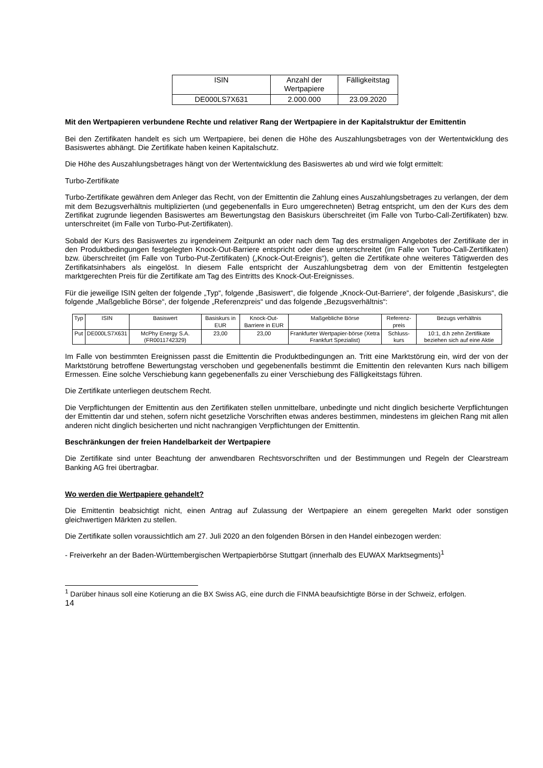| ISIN | Anzahl der Wertpapiere | Fälligkeitstag |
| --- | --- | --- |
| DE000LS7X631 | 2.000.000 | 23.09.2020 |
Mit den Wertpapieren verbundene Rechte und relativer Rang der Wertpapiere in der Kapitalstruktur der Emittentin
Bei den Zertifikaten handelt es sich um Wertpapiere, bei denen die Höhe des Auszahlungsbetrages von der Wertentwicklung des Basiswertes abhängt. Die Zertifikate haben keinen Kapitalschutz.
Die Höhe des Auszahlungsbetrages hängt von der Wertentwicklung des Basiswertes ab und wird wie folgt ermittelt:
Turbo-Zertifikate
Turbo-Zertifikate gewähren dem Anleger das Recht, von der Emittentin die Zahlung eines Auszahlungsbetrages zu verlangen, der dem mit dem Bezugsverhältnis multiplizierten (und gegebenenfalls in Euro umgerechneten) Betrag entspricht, um den der Kurs des dem Zertifikat zugrunde liegenden Basiswertes am Bewertungstag den Basiskurs überschreitet (im Falle von Turbo-Call-Zertifikaten) bzw. unterschreitet (im Falle von Turbo-Put-Zertifikaten).
Sobald der Kurs des Basiswertes zu irgendeinem Zeitpunkt an oder nach dem Tag des erstmaligen Angebotes der Zertifikate der in den Produktbedingungen festgelegten Knock-Out-Barriere entspricht oder diese unterschreitet (im Falle von Turbo-Call-Zertifikaten) bzw. überschreitet (im Falle von Turbo-Put-Zertifikaten) („Knock-Out-Ereignis“), gelten die Zertifikate ohne weiteres Tätigwerden des Zertifikatsinhabers als eingelöst. In diesem Falle entspricht der Auszahlungsbetrag dem von der Emittentin festgelegten marktgerechten Preis für die Zertifikate am Tag des Eintritts des Knock-Out-Ereignisses.
Für die jeweilige ISIN gelten der folgende „Typ“, folgende „Basiswert“, die folgende „Knock-Out-Barriere“, der folgende „Basiskurs“, die folgende „Maßgebliche Börse“, der folgende „Referenzpreis“ und das folgende „Bezugsverhältnis“:
| Typ | ISIN | Basiswert | Basiskurs in EUR | Knock-Out-Barriere in EUR | Maßgebliche Börse | Referenz-preis | Bezugs verhältnis |
| --- | --- | --- | --- | --- | --- | --- | --- |
| Put | DE000LS7X631 | McPhy Energy S.A. (FR0011742329) | 23,00 | 23,00 | Frankfurter Wertpapier-börse (Xetra Frankfurt Spezialist) | Schluss-kurs | 10:1, d.h zehn Zertifikate beziehen sich auf eine Aktie |
Im Falle von bestimmten Ereignissen passt die Emittentin die Produktbedingungen an. Tritt eine Marktstörung ein, wird der von der Marktstörung betroffene Bewertungstag verschoben und gegebenenfalls bestimmt die Emittentin den relevanten Kurs nach billigem Ermessen. Eine solche Verschiebung kann gegebenenfalls zu einer Verschiebung des Fälligkeitstags führen.
Die Zertifikate unterliegen deutschem Recht.
Die Verpflichtungen der Emittentin aus den Zertifikaten stellen unmittelbare, unbedingte und nicht dinglich besicherte Verpflichtungen der Emittentin dar und stehen, sofern nicht gesetzliche Vorschriften etwas anderes bestimmen, mindestens im gleichen Rang mit allen anderen nicht dinglich besicherten und nicht nachrangigen Verpflichtungen der Emittentin.
Beschränkungen der freien Handelbarkeit der Wertpapiere
Die Zertifikate sind unter Beachtung der anwendbaren Rechtsvorschriften und der Bestimmungen und Regeln der Clearstream Banking AG frei übertragbar.
Wo werden die Wertpapiere gehandelt?
Die Emittentin beabsichtigt nicht, einen Antrag auf Zulassung der Wertpapiere an einem geregelten Markt oder sonstigen gleichwertigen Märkten zu stellen.
Die Zertifikate sollen voraussichtlich am 27. Juli 2020 an den folgenden Börsen in den Handel einbezogen werden:
- Freiverkehr an der Baden-Württembergischen Wertpapierbörse Stuttgart (innerhalb des EUWAX Marktsegments)<sup>1</sup>
<sup>1</sup> Darüber hinaus soll eine Kotierung an die BX Swiss AG, eine durch die FINMA beaufsichtigte Börse in der Schweiz, erfolgen.
14